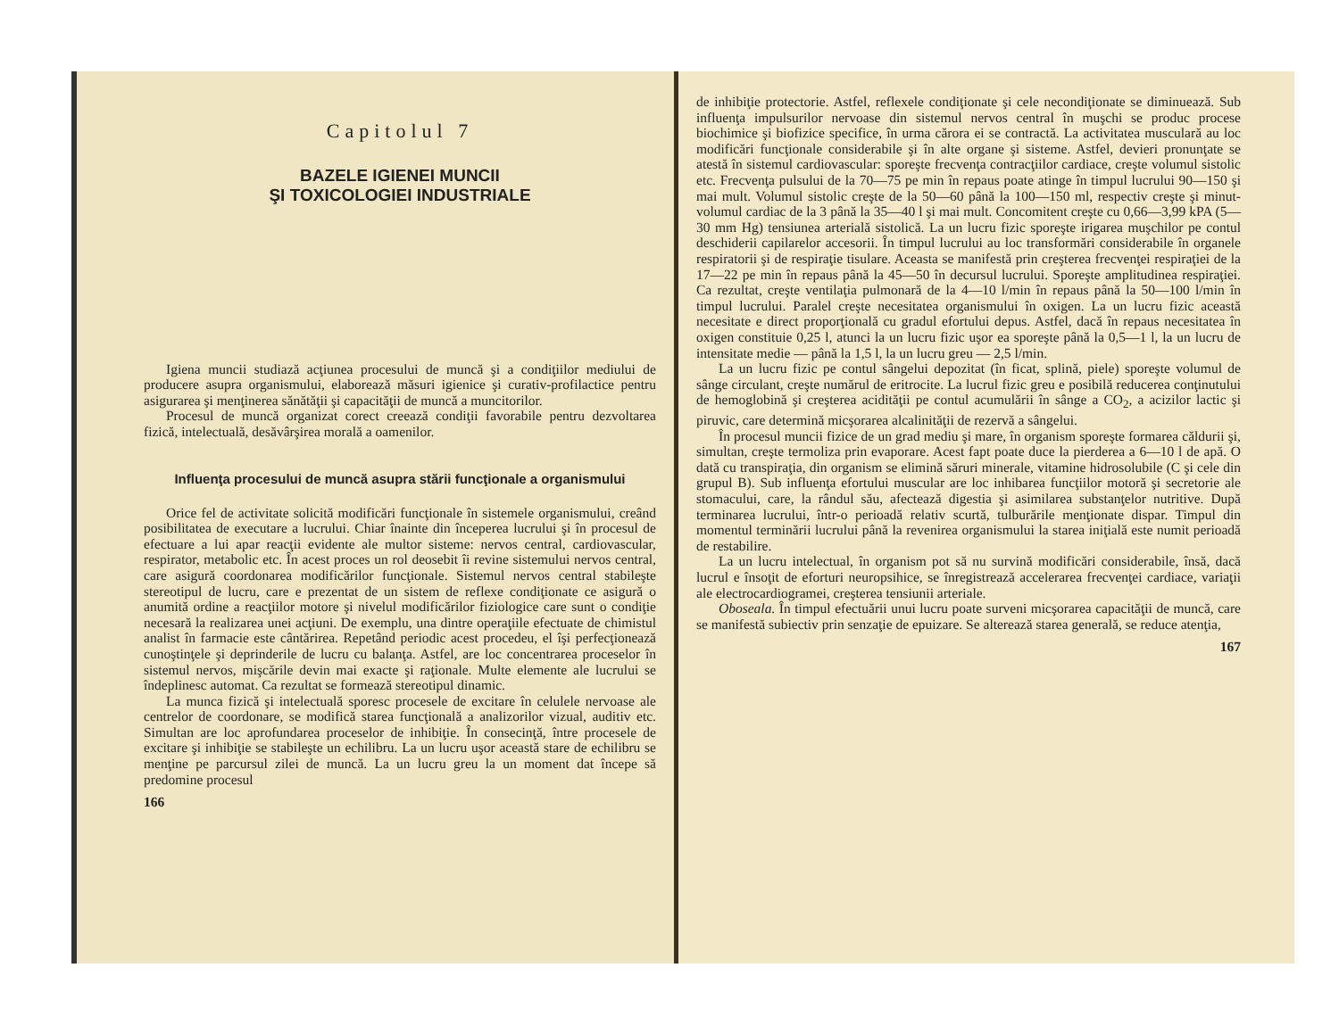Capitolul 7
BAZELE IGIENEI MUNCII
ŞI TOXICOLOGIEI INDUSTRIALE
Igiena muncii studiază acţiunea procesului de muncă şi a condiţiilor mediului de producere asupra organismului, elaborează măsuri igienice şi curativ-profilactice pentru asigurarea şi menţinerea sănătăţii şi capacităţii de muncă a muncitorilor.
Procesul de muncă organizat corect creează condiţii favorabile pentru dezvoltarea fizică, intelectuală, desăvârşirea morală a oamenilor.
Influenţa procesului de muncă asupra stării funcţionale a organismului
Orice fel de activitate solicită modificări funcţionale în sistemele organismului, creând posibilitatea de executare a lucrului. Chiar înainte din începerea lucrului şi în procesul de efectuare a lui apar reacţii evidente ale multor sisteme: nervos central, cardiovascular, respirator, metabolic etc. În acest proces un rol deosebit îi revine sistemului nervos central, care asigură coordonarea modificărilor funcţionale. Sistemul nervos central stabileşte stereotipul de lucru, care e prezentat de un sistem de reflexe condiţionate ce asigură o anumită ordine a reacţiilor motore şi nivelul modificărilor fiziologice care sunt o condiţie necesară la realizarea unei acţiuni. De exemplu, una dintre operaţiile efectuate de chimistul analist în farmacie este cântărirea. Repetând periodic acest procedeu, el îşi perfecţionează cunoştinţele şi deprinderile de lucru cu balanţa. Astfel, are loc concentrarea proceselor în sistemul nervos, mişcările devin mai exacte şi raţionale. Multe elemente ale lucrului se îndeplinesc automat. Ca rezultat se formează stereotipul dinamic.
La munca fizică şi intelectuală sporesc procesele de excitare în celulele nervoase ale centrelor de coordonare, se modifică starea funcţională a analizorilor vizual, auditiv etc. Simultan are loc aprofundarea proceselor de inhibiţie. În consecinţă, între procesele de excitare şi inhibiţie se stabileşte un echilibru. La un lucru uşor această stare de echilibru se menţine pe parcursul zilei de muncă. La un lucru greu la un moment dat începe să predomine procesul
166
de inhibiţie protectorie. Astfel, reflexele condiţionate şi cele necondiţionate se diminuează. Sub influenţa impulsurilor nervoase din sistemul nervos central în muşchi se produc procese biochimice şi biofizice specifice, în urma cărora ei se contractă. La activitatea musculară au loc modificări funcţionale considerabile şi în alte organe şi sisteme. Astfel, devieri pronunţate se atestă în sistemul cardiovascular: sporeşte frecvenţa contracţiilor cardiace, creşte volumul sistolic etc. Frecvenţa pulsului de la 70—75 pe min în repaus poate atinge în timpul lucrului 90—150 şi mai mult. Volumul sistolic creşte de la 50—60 până la 100—150 ml, respectiv creşte şi minut-volumul cardiac de la 3 până la 35—40 l şi mai mult. Concomitent creşte cu 0,66—3,99 kPA (5—30 mm Hg) tensiunea arterială sistolică. La un lucru fizic sporeşte irigarea muşchilor pe contul deschiderii capilarelor accesorii. În timpul lucrului au loc transformări considerabile în organele respiratorii şi de respiraţie tisulare. Aceasta se manifestă prin creşterea frecvenţei respiraţiei de la 17—22 pe min în repaus până la 45—50 în decursul lucrului. Sporeşte amplitudinea respiraţiei. Ca rezultat, creşte ventilaţia pulmonară de la 4—10 l/min în repaus până la 50—100 l/min în timpul lucrului. Paralel creşte necesitatea organismului în oxigen. La un lucru fizic această necesitate e direct proporţională cu gradul efortului depus. Astfel, dacă în repaus necesitatea în oxigen constituie 0,25 l, atunci la un lucru fizic uşor ea sporeşte până la 0,5—1 l, la un lucru de intensitate medie — până la 1,5 l, la un lucru greu — 2,5 l/min.
La un lucru fizic pe contul sângelui depozitat (în ficat, splină, piele) sporeşte volumul de sânge circulant, creşte numărul de eritrocite. La lucrul fizic greu e posibilă reducerea conţinutului de hemoglobină şi creşterea acidităţii pe contul acumulării în sânge a CO<sub>2</sub>, a acizilor lactic şi piruvic, care determină micşorarea alcalinităţii de rezervă a sângelui.
În procesul muncii fizice de un grad mediu şi mare, în organism sporeşte formarea căldurii şi, simultan, creşte termoliza prin evaporare. Acest fapt poate duce la pierderea a 6—10 l de apă. O dată cu transpiraţia, din organism se elimină săruri minerale, vitamine hidrosolubile (C şi cele din grupul B). Sub influenţa efortului muscular are loc inhibarea funcţiilor motoră şi secretorie ale stomacului, care, la rândul său, afectează digestia şi asimilarea substanţelor nutritive. După terminarea lucrului, într-o perioadă relativ scurtă, tulburările menţionate dispar. Timpul din momentul terminării lucrului până la revenirea organismului la starea iniţială este numit perioadă de restabilire.
La un lucru intelectual, în organism pot să nu survină modificări considerabile, însă, dacă lucrul e însoţit de eforturi neuropsihice, se înregistrează accelerarea frecvenţei cardiace, variaţii ale electrocardiogramei, creşterea tensiunii arteriale.
Oboseala. În timpul efectuării unui lucru poate surveni micşorarea capacităţii de muncă, care se manifestă subiectiv prin senzaţie de epuizare. Se alterează starea generală, se reduce atenţia,
167